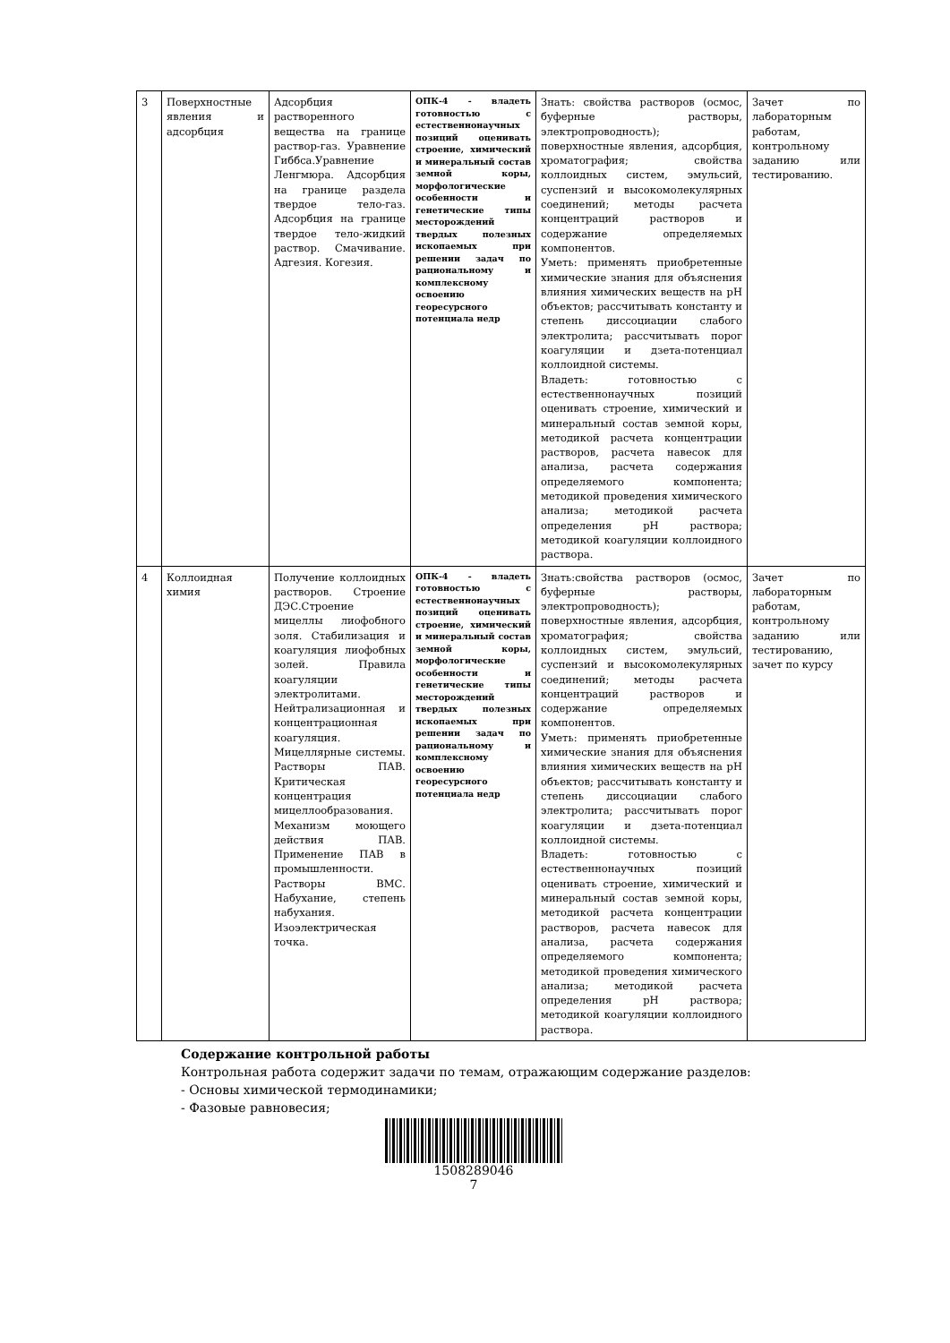| 3 | Поверхностные явления и адсорбция | Адсорбция растворенного вещества на границе раствор-газ. Уравнение Гиббса.Уравнение Ленгмюра. Адсорбция на границе раздела твердое тело-газ. Адсорбция на границе твердое тело-жидкий раствор. Смачивание. Адгезия. Когезия. | ОПК-4 - владеть готовностью с естественнонаучных позиций оценивать строение, химический и минеральный состав земной коры, морфологические особенности и генетические типы месторождений твердых полезных ископаемых при решении задач по рациональному и комплексному освоению георесурсного потенциала недр | Знать: свойства растворов (осмос, буферные растворы, электропроводность); поверхностные явления, адсорбция, хроматография; свойства коллоидных систем, эмульсий, суспензий и высокомолекулярных соединений; методы расчета концентраций растворов и содержание определяемых компонентов. Уметь: применять приобретенные химические знания для объяснения влияния химических веществ на pH объектов; рассчитывать константу и степень диссоциации слабого электролита; рассчитывать порог коагуляции и дзета-потенциал коллоидной системы. Владеть: готовностью с естественнонаучных позиций оценивать строение, химический и минеральный состав земной коры, методикой расчета концентрации растворов, расчета навесок для анализа, расчета содержания определяемого компонента; методикой проведения химического анализа; методикой расчета определения pH раствора; методикой коагуляции коллоидного раствора. | Зачет по лабораторным работам, контрольному заданию или тестированию. |
| 4 | Коллоидная химия | Получение коллоидных растворов. Строение ДЭС.Строение мицеллы лиофобного золя. Стабилизация и коагуляция лиофобных золей. Правила коагуляции электролитами. Нейтрализационная и концентрационная коагуляция. Мицеллярные системы. Растворы ПАВ. Критическая концентрация мицеллообразования. Механизм моющего действия ПАВ. Применение ПАВ в промышленности. Растворы ВМС. Набухание, степень набухания. Изоэлектрическая точка. | ОПК-4 - владеть готовностью с естественнонаучных позиций оценивать строение, химический и минеральный состав земной коры, морфологические особенности и генетические типы месторождений твердых полезных ископаемых при решении задач по рациональному и комплексному освоению георесурсного потенциала недр | Знать:свойства растворов (осмос, буферные растворы, электропроводность); поверхностные явления, адсорбция, хроматография; свойства коллоидных систем, эмульсий, суспензий и высокомолекулярных соединений; методы расчета концентраций растворов и содержание определяемых компонентов. Уметь: применять приобретенные химические знания для объяснения влияния химических веществ на pH объектов; рассчитывать константу и степень диссоциации слабого электролита; рассчитывать порог коагуляции и дзета-потенциал коллоидной системы. Владеть: готовностью с естественнонаучных позиций оценивать строение, химический и минеральный состав земной коры, методикой расчета концентрации растворов, расчета навесок для анализа, расчета содержания определяемого компонента; методикой проведения химического анализа; методикой расчета определения pH раствора; методикой коагуляции коллоидного раствора. | Зачет по лабораторным работам, контрольному заданию или тестированию, зачет по курсу |
Содержание контрольной работы
Контрольная работа содержит задачи по темам, отражающим содержание разделов:
- Основы химической термодинамики;
- Фазовые равновесия;
1508289046
7